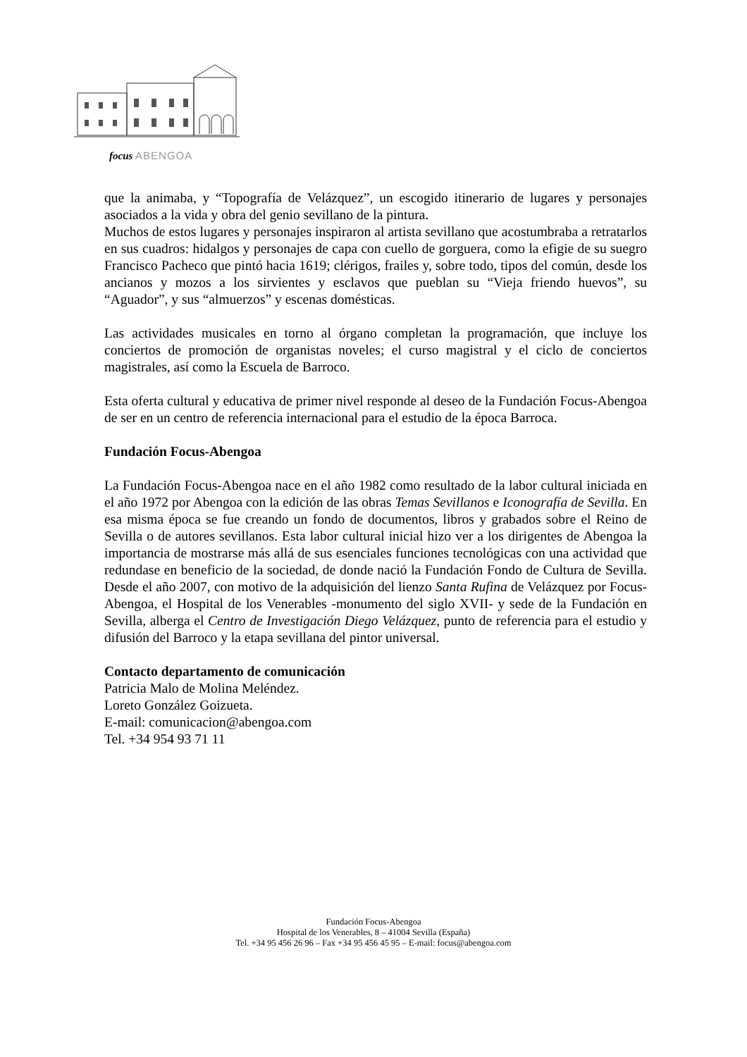focus ABENGOA
que la animaba, y “Topografía de Velázquez”, un escogido itinerario de lugares y personajes asociados a la vida y obra del genio sevillano de la pintura.
Muchos de estos lugares y personajes inspiraron al artista sevillano que acostumbraba a retratarlos en sus cuadros: hidalgos y personajes de capa con cuello de gorguera, como la efigie de su suegro Francisco Pacheco que pintó hacia 1619; clérigos, frailes y, sobre todo, tipos del común, desde los ancianos y mozos a los sirvientes y esclavos que pueblan su “Vieja friendo huevos”, su “Aguador”, y sus “almuerzos” y escenas domésticas.
Las actividades musicales en torno al órgano completan la programación, que incluye los conciertos de promoción de organistas noveles; el curso magistral y el ciclo de conciertos magistrales, así como la Escuela de Barroco.
Esta oferta cultural y educativa de primer nivel responde al deseo de la Fundación Focus-Abengoa de ser en un centro de referencia internacional para el estudio de la época Barroca.
Fundación Focus-Abengoa
La Fundación Focus-Abengoa nace en el año 1982 como resultado de la labor cultural iniciada en el año 1972 por Abengoa con la edición de las obras Temas Sevillanos e Iconografía de Sevilla. En esa misma época se fue creando un fondo de documentos, libros y grabados sobre el Reino de Sevilla o de autores sevillanos. Esta labor cultural inicial hizo ver a los dirigentes de Abengoa la importancia de mostrarse más allá de sus esenciales funciones tecnológicas con una actividad que redundase en beneficio de la sociedad, de donde nació la Fundación Fondo de Cultura de Sevilla. Desde el año 2007, con motivo de la adquisición del lienzo Santa Rufina de Velázquez por Focus-Abengoa, el Hospital de los Venerables -monumento del siglo XVII- y sede de la Fundación en Sevilla, alberga el Centro de Investigación Diego Velázquez, punto de referencia para el estudio y difusión del Barroco y la etapa sevillana del pintor universal.
Contacto departamento de comunicación
Patricia Malo de Molina Meléndez.
Loreto González Goizueta.
E-mail: comunicacion@abengoa.com
Tel. +34 954 93 71 11
Fundación Focus-Abengoa
Hospital de los Venerables, 8 – 41004 Sevilla (España)
Tel. +34 95 456 26 96 – Fax +34 95 456 45 95 – E-mail: focus@abengoa.com